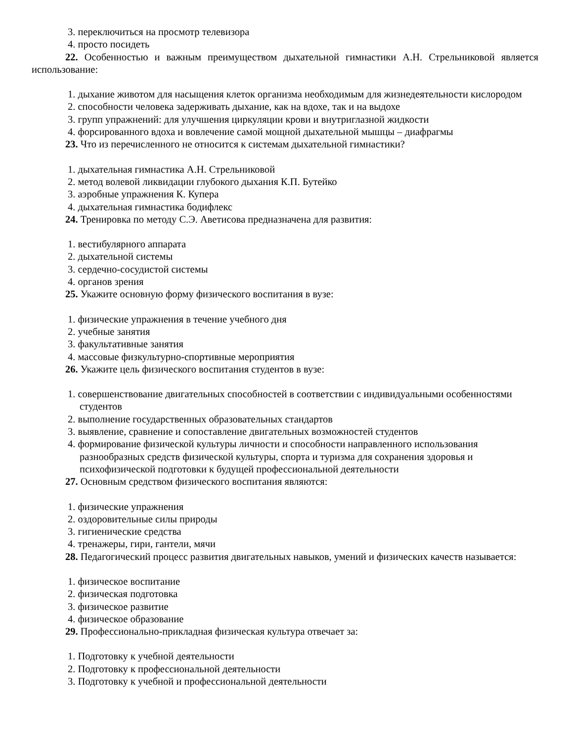3. переключиться на просмотр телевизора
4. просто посидеть
22. Особенностью и важным преимуществом дыхательной гимнастики А.Н. Стрельниковой является использование:
1. дыхание животом для насыщения клеток организма необходимым для жизнедеятельности кислородом
2. способности человека задерживать дыхание, как на вдохе, так и на выдохе
3. групп упражнений: для улучшения циркуляции крови и внутриглазной жидкости
4. форсированного вдоха и вовлечение самой мощной дыхательной мышцы – диафрагмы
23. Что из перечисленного не относится к системам дыхательной гимнастики?
1. дыхательная гимнастика А.Н. Стрельниковой
2. метод волевой ликвидации глубокого дыхания К.П. Бутейко
3. аэробные упражнения К. Купера
4. дыхательная гимнастика бодифлекс
24. Тренировка по методу С.Э. Аветисова предназначена для развития:
1. вестибулярного аппарата
2. дыхательной системы
3. сердечно-сосудистой системы
4. органов зрения
25. Укажите основную форму физического воспитания в вузе:
1. физические упражнения в течение учебного дня
2. учебные занятия
3. факультативные занятия
4. массовые физкультурно-спортивные мероприятия
26. Укажите цель физического воспитания студентов в вузе:
1. совершенствование двигательных способностей в соответствии с индивидуальными особенностями студентов
2. выполнение государственных образовательных стандартов
3. выявление, сравнение и сопоставление двигательных возможностей студентов
4. формирование физической культуры личности и способности направленного использования разнообразных средств физической культуры, спорта и туризма для сохранения здоровья и психофизической подготовки к будущей профессиональной деятельности
27. Основным средством физического воспитания являются:
1. физические упражнения
2. оздоровительные силы природы
3. гигиенические средства
4. тренажеры, гири, гантели, мячи
28. Педагогический процесс развития двигательных навыков, умений и физических качеств называется:
1. физическое воспитание
2. физическая подготовка
3. физическое развитие
4. физическое образование
29. Профессионально-прикладная физическая культура отвечает за:
1. Подготовку к учебной деятельности
2. Подготовку к профессиональной деятельности
3. Подготовку к учебной и профессиональной деятельности